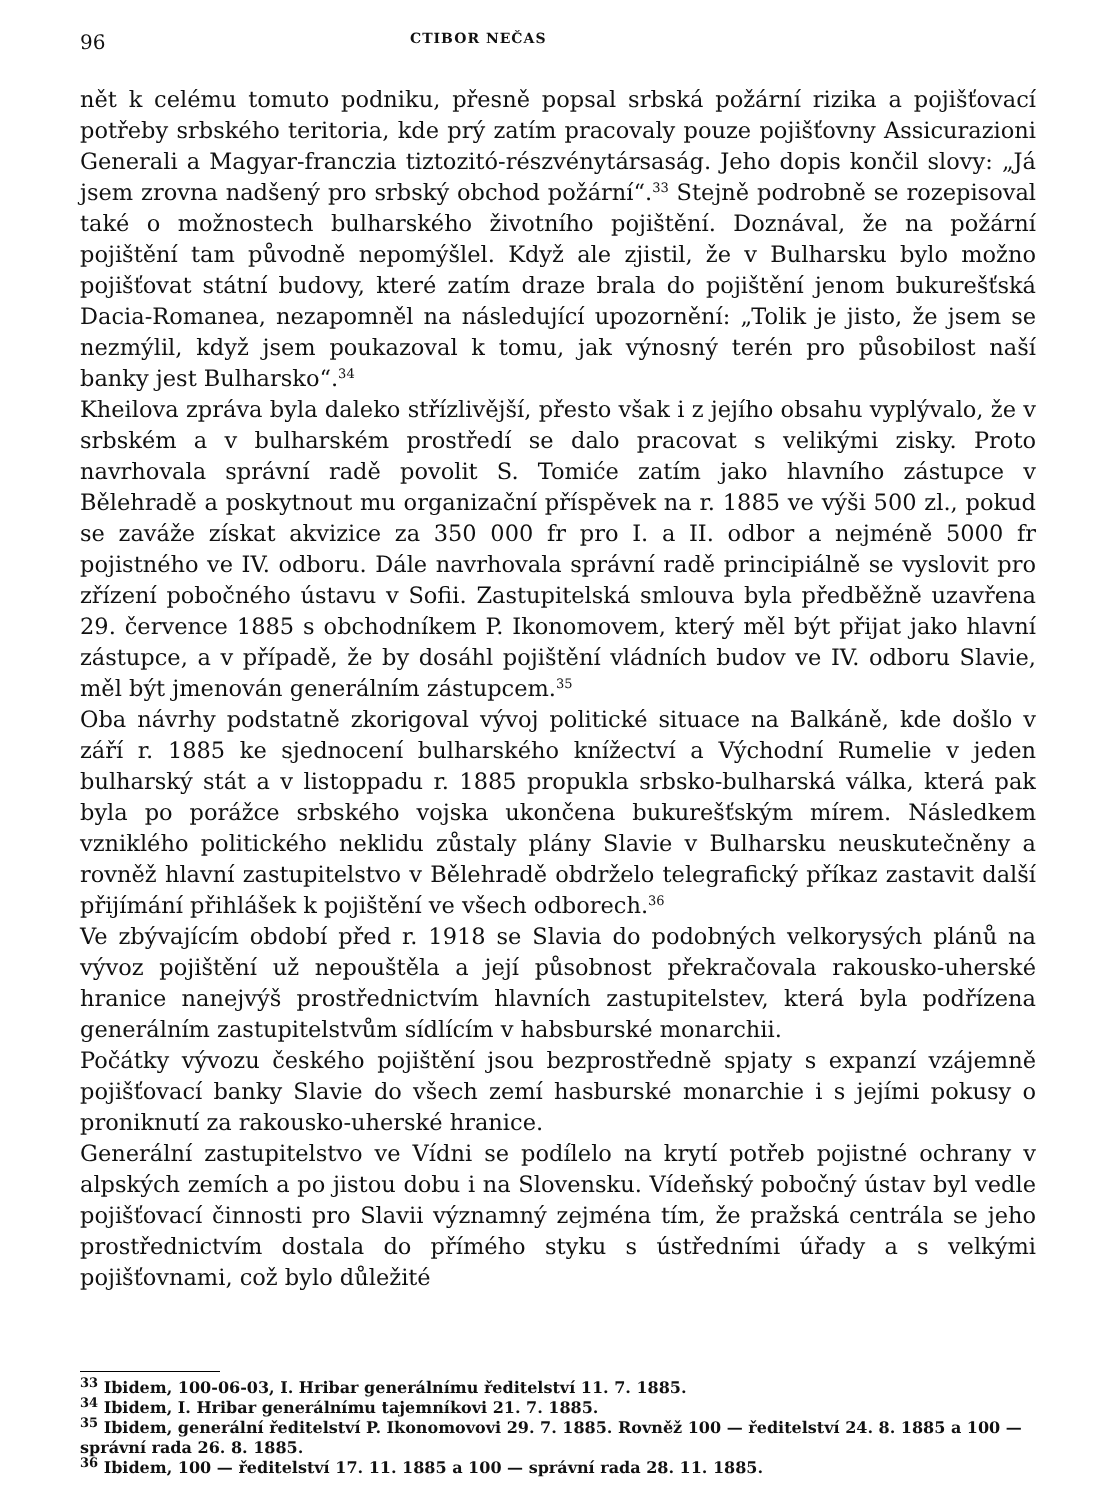96 CTIBOR NEČAS
nět k celému tomuto podniku, přesně popsal srbská požární rizika a pojišťovací potřeby srbského teritoria, kde prý zatím pracovaly pouze pojišťovny Assicurazioni Generali a Magyar-franczia tiztozitó-részvénytársaság. Jeho dopis končil slovy: „Já jsem zrovna nadšený pro srbský obchod požární“.<sup>33</sup> Stejně podrobně se rozepisoval také o možnostech bulharského životního pojištění. Doznával, že na požární pojištění tam původně nepomýšlel. Když ale zjistil, že v Bulharsku bylo možno pojišťovat státní budovy, které zatím draze brala do pojištění jenom bukurešťská Dacia-Romanea, nezapomněl na následující upozornění: „Tolik je jisto, že jsem se nezmýlil, když jsem poukazoval k tomu, jak výnosný terén pro působilost naší banky jest Bulharsko“.<sup>34</sup>
Kheilova zpráva byla daleko střízlivější, přesto však i z jejího obsahu vyplývalo, že v srbském a v bulharském prostředí se dalo pracovat s velikými zisky. Proto navrhovala správní radě povolit S. Tomiće zatím jako hlavního zástupce v Bělehradě a poskytnout mu organizační příspěvek na r. 1885 ve výši 500 zl., pokud se zaváže získat akvizice za 350 000 fr pro I. a II. odbor a nejméně 5000 fr pojistného ve IV. odboru. Dále navrhovala správní radě principiálně se vyslovit pro zřízení pobočného ústavu v Sofii. Zastupitelská smlouva byla předběžně uzavřena 29. července 1885 s obchodníkem P. Ikonomovem, který měl být přijat jako hlavní zástupce, a v případě, že by dosáhl pojištění vládních budov ve IV. odboru Slavie, měl být jmenován generálním zástupcem.<sup>35</sup>
Oba návrhy podstatně zkorigoval vývoj politické situace na Balkáně, kde došlo v září r. 1885 ke sjednocení bulharského knížectví a Východní Rumelie v jeden bulharský stát a v listoppadu r. 1885 propukla srbsko-bulharská válka, která pak byla po porážce srbského vojska ukončena bukurešťským mírem. Následkem vzniklého politického neklidu zůstaly plány Slavie v Bulharsku neuskutečněny a rovněž hlavní zastupitelstvo v Bělehradě obdrželo telegrafický příkaz zastavit další přijímání přihlášek k pojištění ve všech odborech.<sup>36</sup>
Ve zbývajícím období před r. 1918 se Slavia do podobných velkorysých plánů na vývoz pojištění už nepouštěla a její působnost překračovala rakousko-uherské hranice nanejvýš prostřednictvím hlavních zastupitelstev, která byla podřízena generálním zastupitelstvům sídlícím v habsburské monarchii.
Počátky vývozu českého pojištění jsou bezprostředně spjaty s expanzí vzájemně pojišťovací banky Slavie do všech zemí hasburské monarchie i s jejími pokusy o proniknutí za rakousko-uherské hranice.
Generální zastupitelstvo ve Vídni se podílelo na krytí potřeb pojistné ochrany v alpských zemích a po jistou dobu i na Slovensku. Vídeňský pobočný ústav byl vedle pojišťovací činnosti pro Slavii významný zejména tím, že pražská centrála se jeho prostřednictvím dostala do přímého styku s ústředními úřady a s velkými pojišťovnami, což bylo důležité
<sup>33</sup> Ibidem, 100-06-03, I. Hribar generálnímu ředitelství 11. 7. 1885.
<sup>34</sup> Ibidem, I. Hribar generálnímu tajemníkovi 21. 7. 1885.
<sup>35</sup> Ibidem, generální ředitelství P. Ikonomovovi 29. 7. 1885. Rovněž 100 — ředitelství 24. 8. 1885 a 100 — správní rada 26. 8. 1885.
<sup>36</sup> Ibidem, 100 — ředitelství 17. 11. 1885 a 100 — správní rada 28. 11. 1885.